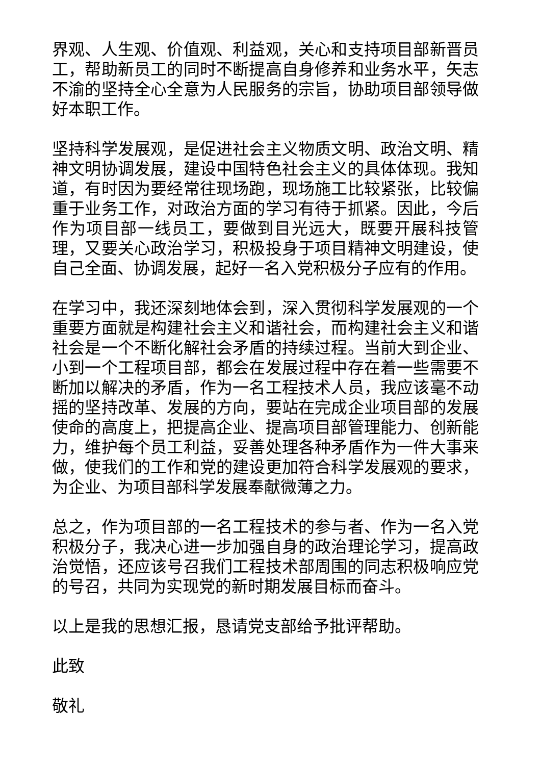界观、人生观、价值观、利益观，关心和支持项目部新晋员工，帮助新员工的同时不断提高自身修养和业务水平，矢志不渝的坚持全心全意为人民服务的宗旨，协助项目部领导做好本职工作。
坚持科学发展观，是促进社会主义物质文明、政治文明、精神文明协调发展，建设中国特色社会主义的具体体现。我知道，有时因为要经常往现场跑，现场施工比较紧张，比较偏重于业务工作，对政治方面的学习有待于抓紧。因此，今后作为项目部一线员工，要做到目光远大，既要开展科技管理，又要关心政治学习，积极投身于项目精神文明建设，使自己全面、协调发展，起好一名入党积极分子应有的作用。
在学习中，我还深刻地体会到，深入贯彻科学发展观的一个重要方面就是构建社会主义和谐社会，而构建社会主义和谐社会是一个不断化解社会矛盾的持续过程。当前大到企业、小到一个工程项目部，都会在发展过程中存在着一些需要不断加以解决的矛盾，作为一名工程技术人员，我应该毫不动摇的坚持改革、发展的方向，要站在完成企业项目部的发展使命的高度上，把提高企业、提高项目部管理能力、创新能力，维护每个员工利益，妥善处理各种矛盾作为一件大事来做，使我们的工作和党的建设更加符合科学发展观的要求，为企业、为项目部科学发展奉献微薄之力。
总之，作为项目部的一名工程技术的参与者、作为一名入党积极分子，我决心进一步加强自身的政治理论学习，提高政治觉悟，还应该号召我们工程技术部周围的同志积极响应党的号召，共同为实现党的新时期发展目标而奋斗。
以上是我的思想汇报，恳请党支部给予批评帮助。
此致
敬礼